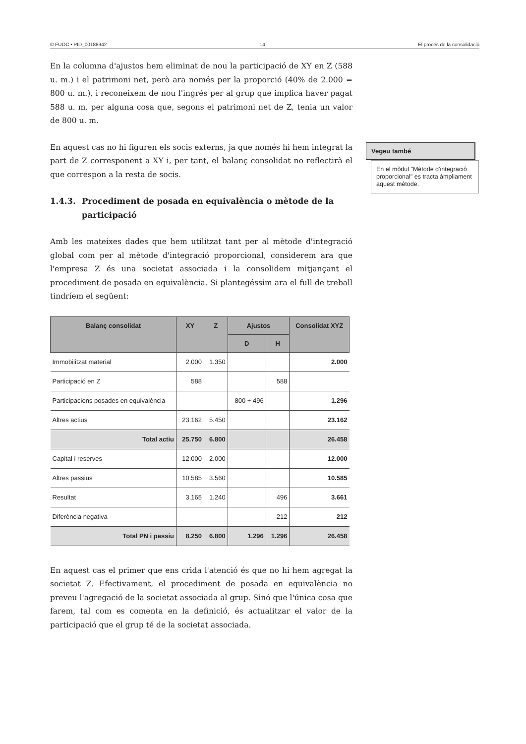© FUOC • PID_00188942 14 El procés de la consolidació
En la columna d'ajustos hem eliminat de nou la participació de XY en Z (588 u. m.) i el patrimoni net, però ara només per la proporció (40% de 2.000 = 800 u. m.), i reconeixem de nou l'ingrés per al grup que implica haver pagat 588 u. m. per alguna cosa que, segons el patrimoni net de Z, tenia un valor de 800 u. m.
En aquest cas no hi figuren els socis externs, ja que només hi hem integrat la part de Z corresponent a XY i, per tant, el balanç consolidat no reflectirà el que correspon a la resta de socis.
1.4.3. Procediment de posada en equivalència o mètode de la participació
Amb les mateixes dades que hem utilitzat tant per al mètode d'integració global com per al mètode d'integració proporcional, considerem ara que l'empresa Z és una societat associada i la consolidem mitjançant el procediment de posada en equivalència. Si plantegéssim ara el full de treball tindríem el següent:
| Balanç consolidat | XY | Z | Ajustos | | Consolidat XYZ |
| --- | --- | --- | --- | --- | --- |
| | | | D | H | |
| Immobilitzat material | 2.000 | 1.350 | | | 2.000 |
| Participació en Z | 588 | | | 588 | |
| Participacions posades en equivalència | | | 800 + 496 | | 1.296 |
| Altres actius | 23.162 | 5.450 | | | 23.162 |
| Total actiu | 25.750 | 6.800 | | | 26.458 |
| Capital i reserves | 12.000 | 2.000 | | | 12.000 |
| Altres passius | 10.585 | 3.560 | | | 10.585 |
| Resultat | 3.165 | 1.240 | | 496 | 3.661 |
| Diferència negativa | | | | 212 | 212 |
| Total PN i passiu | 8.250 | 6.800 | 1.296 | 1.296 | 26.458 |
En aquest cas el primer que ens crida l'atenció és que no hi hem agregat la societat Z. Efectivament, el procediment de posada en equivalència no preveu l'agregació de la societat associada al grup. Sinó que l'única cosa que farem, tal com es comenta en la definició, és actualitzar el valor de la participació que el grup té de la societat associada.
Vegeu també
En el mòdul "Mètode d'integració proporcional" es tracta àmpliament aquest mètode.